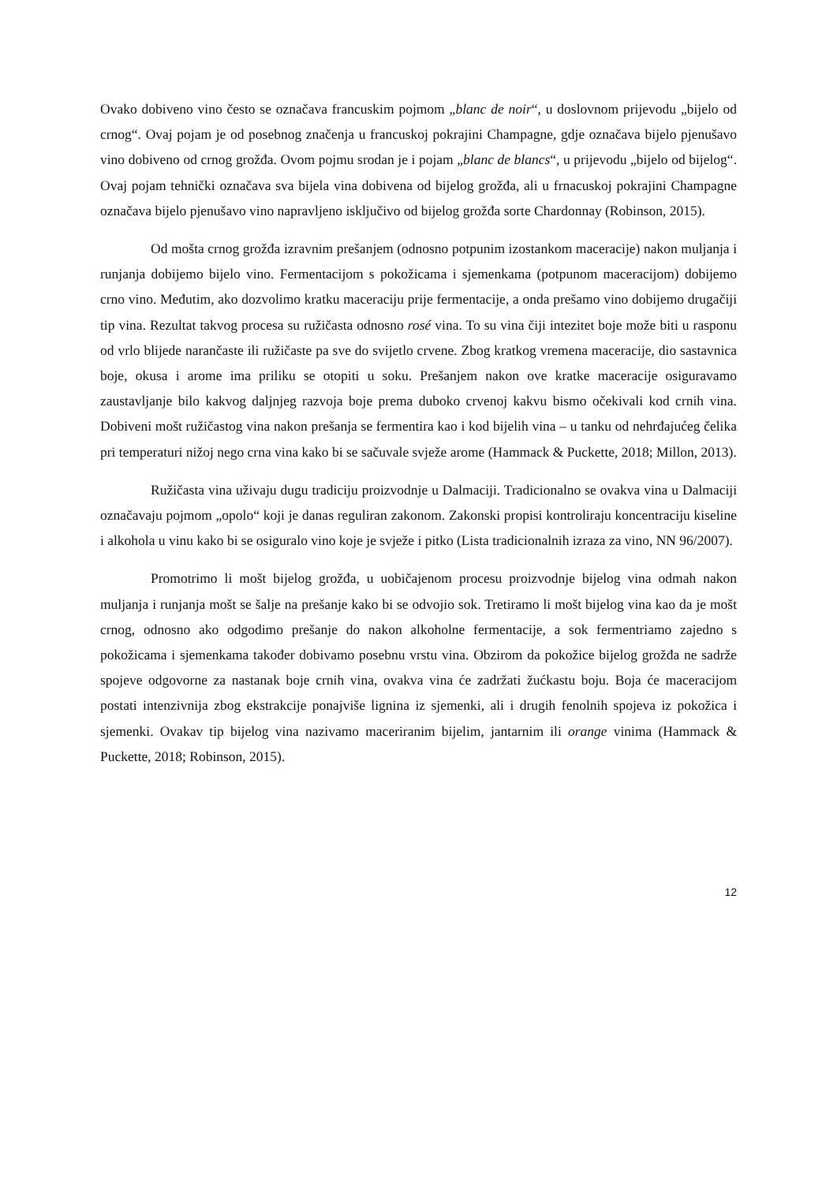Ovako dobiveno vino često se označava francuskim pojmom „blanc de noir“, u doslovnom prijevodu „bijelo od crnog“. Ovaj pojam je od posebnog značenja u francuskoj pokrajini Champagne, gdje označava bijelo pjenušavo vino dobiveno od crnog grožđa. Ovom pojmu srodan je i pojam „blanc de blancs“, u prijevodu „bijelo od bijelog“. Ovaj pojam tehnički označava sva bijela vina dobivena od bijelog grožđa, ali u frnacuskoj pokrajini Champagne označava bijelo pjenušavo vino napravljeno isključivo od bijelog grožđa sorte Chardonnay (Robinson, 2015).
Od mošta crnog grožđa izravnim prešanjem (odnosno potpunim izostankom maceracije) nakon muljanja i runjanja dobijemo bijelo vino. Fermentacijom s pokožicama i sjemenkama (potpunom maceracijom) dobijemo crno vino. Međutim, ako dozvolimo kratku maceraciju prije fermentacije, a onda prešamo vino dobijemo drugačiji tip vina. Rezultat takvog procesa su ružičasta odnosno rosé vina. To su vina čiji intezitet boje može biti u rasponu od vrlo blijede narančaste ili ružičaste pa sve do svijetlo crvene. Zbog kratkog vremena maceracije, dio sastavnica boje, okusa i arome ima priliku se otopiti u soku. Prešanjem nakon ove kratke maceracije osiguravamo zaustavljanje bilo kakvog daljnjeg razvoja boje prema duboko crvenoj kakvu bismo očekivali kod crnih vina. Dobiveni mošt ružičastog vina nakon prešanja se fermentira kao i kod bijelih vina – u tanku od nehrđajućeg čelika pri temperaturi nižoj nego crna vina kako bi se sačuvale svježe arome (Hammack & Puckette, 2018; Millon, 2013).
Ružičasta vina uživaju dugu tradiciju proizvodnje u Dalmaciji. Tradicionalno se ovakva vina u Dalmaciji označavaju pojmom „opolo“ koji je danas reguliran zakonom. Zakonski propisi kontroliraju koncentraciju kiseline i alkohola u vinu kako bi se osiguralo vino koje je svježe i pitko (Lista tradicionalnih izraza za vino, NN 96/2007).
Promotrimo li mošt bijelog grožđa, u uobičajenom procesu proizvodnje bijelog vina odmah nakon muljanja i runjanja mošt se šalje na prešanje kako bi se odvojio sok. Tretiramo li mošt bijelog vina kao da je mošt crnog, odnosno ako odgodimo prešanje do nakon alkoholne fermentacije, a sok fermentriamo zajedno s pokožicama i sjemenkama također dobivamo posebnu vrstu vina. Obzirom da pokožice bijelog grožđa ne sadrže spojeve odgovorne za nastanak boje crnih vina, ovakva vina će zadržati žućkastu boju. Boja će maceracijom postati intenzivnija zbog ekstrakcije ponajviše lignina iz sjemenki, ali i drugih fenolnih spojeva iz pokožica i sjemenki. Ovakav tip bijelog vina nazivamo maceriranim bijelim, jantarnim ili orange vinima (Hammack & Puckette, 2018; Robinson, 2015).
12